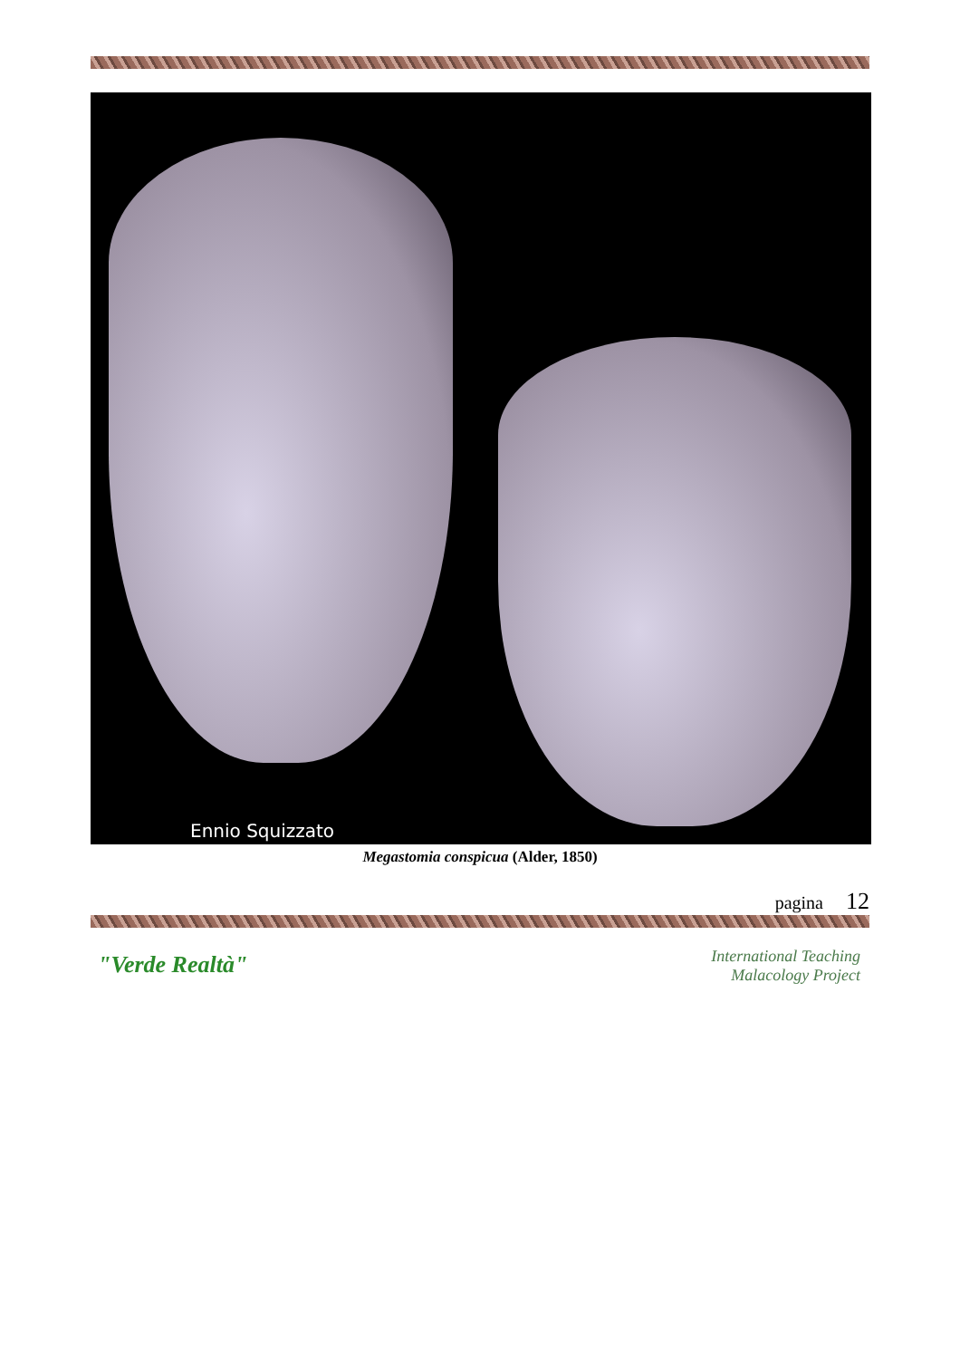Ennio Squizzato
Megastomia conspicua (Alder, 1850)
pagina 12
"Verde Realtà"
International Teaching
Malacology Project